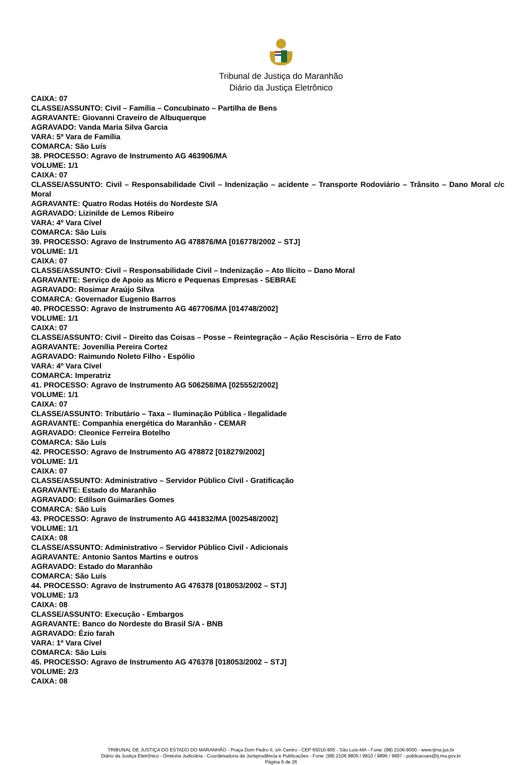Tribunal de Justiça do Maranhão
Diário da Justiça Eletrônico
CAIXA: 07
CLASSE/ASSUNTO: Civil – Família – Concubinato – Partilha de Bens
AGRAVANTE: Giovanni Craveiro de Albuquerque
AGRAVADO: Vanda Maria Silva Garcia
VARA: 5º Vara de Família
COMARCA: São Luís
38. PROCESSO: Agravo de Instrumento AG 463906/MA
VOLUME: 1/1
CAIXA: 07
CLASSE/ASSUNTO: Civil – Responsabilidade Civil – Indenização – acidente – Transporte Rodoviário – Trânsito – Dano Moral c/c Moral
AGRAVANTE: Quatro Rodas Hotéis do Nordeste S/A
AGRAVADO: Lizinilde de Lemos Ribeiro
VARA: 4º Vara Cível
COMARCA: São Luís
39. PROCESSO: Agravo de Instrumento AG 478876/MA [016778/2002 – STJ]
VOLUME: 1/1
CAIXA: 07
CLASSE/ASSUNTO: Civil – Responsabilidade Civil – Indenização – Ato Ilícito – Dano Moral
AGRAVANTE: Serviço de Apoio as Micro e Pequenas Empresas - SEBRAE
AGRAVADO: Rosimar Araújo Silva
COMARCA: Governador Eugenio Barros
40. PROCESSO: Agravo de Instrumento AG 467706/MA [014748/2002]
VOLUME: 1/1
CAIXA: 07
CLASSE/ASSUNTO: Civil – Direito das Coisas – Posse – Reintegração – Ação Rescisória – Erro de Fato
AGRAVANTE: Jovenília Pereira Cortez
AGRAVADO: Raimundo Noleto Filho - Espólio
VARA: 4º Vara Cível
COMARCA: Imperatriz
41. PROCESSO: Agravo de Instrumento AG 506258/MA [025552/2002]
VOLUME: 1/1
CAIXA: 07
CLASSE/ASSUNTO: Tributário – Taxa – Iluminação Pública - Ilegalidade
AGRAVANTE: Companhia energética do Maranhão - CEMAR
AGRAVADO: Cleonice Ferreira Botelho
COMARCA: São Luís
42. PROCESSO: Agravo de Instrumento AG 478872 [018279/2002]
VOLUME: 1/1
CAIXA: 07
CLASSE/ASSUNTO: Administrativo – Servidor Público Civil - Gratificação
AGRAVANTE: Estado do Maranhão
AGRAVADO: Edílson Guimarães Gomes
COMARCA: São Luís
43. PROCESSO: Agravo de Instrumento AG 441832/MA [002548/2002]
VOLUME: 1/1
CAIXA: 08
CLASSE/ASSUNTO: Administrativo – Servidor Público Civil - Adicionais
AGRAVANTE: Antonio Santos Martins e outros
AGRAVADO: Estado do Maranhão
COMARCA: São Luís
44. PROCESSO: Agravo de Instrumento AG 476378 [018053/2002 – STJ]
VOLUME: 1/3
CAIXA: 08
CLASSE/ASSUNTO: Execução - Embargos
AGRAVANTE: Banco do Nordeste do Brasil S/A - BNB
AGRAVADO: Ézio farah
VARA: 1º Vara Cível
COMARCA: São Luís
45. PROCESSO: Agravo de Instrumento AG 476378 [018053/2002 – STJ]
VOLUME: 2/3
CAIXA: 08
TRIBUNAL DE JUSTIÇA DO ESTADO DO MARANHÃO - Praça Dom Pedro II, s/n Centro - CEP 65010-905 - São Luis-MA - Fone: (98) 2106-9000 - www.tjma.jus.br
Diário da Justiça Eletrônico - Diretoria Judiciária - Coordenadoria de Jurisprudência e Publicações - Fone: (98) 2106 9805 / 9810 / 9896 / 9897 - publicacoes@tj.ma.gov.br
Página 6 de 26